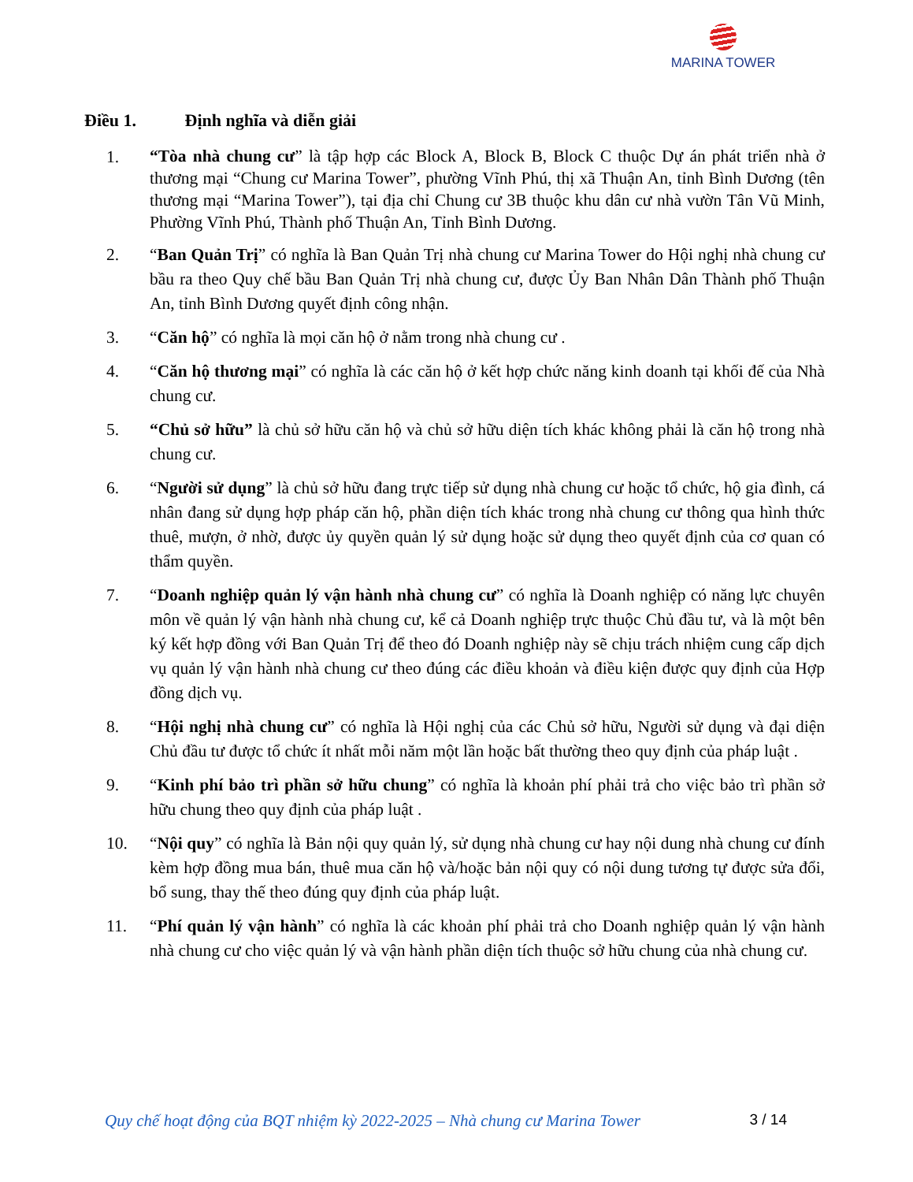MARINA TOWER
Điều 1. Định nghĩa và diễn giải
1.
“Tòa nhà chung cư” là tập hợp các Block A, Block B, Block C thuộc Dự án phát triển nhà ở thương mại “Chung cư Marina Tower”, phường Vĩnh Phú, thị xã Thuận An, tỉnh Bình Dương (tên thương mại “Marina Tower”), tại địa chỉ Chung cư 3B thuộc khu dân cư nhà vườn Tân Vũ Minh, Phường Vĩnh Phú, Thành phố Thuận An, Tỉnh Bình Dương.
2. “Ban Quản Trị” có nghĩa là Ban Quản Trị nhà chung cư Marina Tower do Hội nghị nhà chung cư bầu ra theo Quy chế bầu Ban Quản Trị nhà chung cư, được Ủy Ban Nhân Dân Thành phố Thuận An, tỉnh Bình Dương quyết định công nhận.
3. “Căn hộ” có nghĩa là mọi căn hộ ở nằm trong nhà chung cư .
4. “Căn hộ thương mại” có nghĩa là các căn hộ ở kết hợp chức năng kinh doanh tại khối đế của Nhà chung cư.
5. “Chủ sở hữu” là chủ sở hữu căn hộ và chủ sở hữu diện tích khác không phải là căn hộ trong nhà chung cư.
6. “Người sử dụng” là chủ sở hữu đang trực tiếp sử dụng nhà chung cư hoặc tổ chức, hộ gia đình, cá nhân đang sử dụng hợp pháp căn hộ, phần diện tích khác trong nhà chung cư thông qua hình thức thuê, mượn, ở nhờ, được ủy quyền quản lý sử dụng hoặc sử dụng theo quyết định của cơ quan có thẩm quyền.
7. “Doanh nghiệp quản lý vận hành nhà chung cư” có nghĩa là Doanh nghiệp có năng lực chuyên môn về quản lý vận hành nhà chung cư, kể cả Doanh nghiệp trực thuộc Chủ đầu tư, và là một bên ký kết hợp đồng với Ban Quản Trị để theo đó Doanh nghiệp này sẽ chịu trách nhiệm cung cấp dịch vụ quản lý vận hành nhà chung cư theo đúng các điều khoản và điều kiện được quy định của Hợp đồng dịch vụ.
8. “Hội nghị nhà chung cư” có nghĩa là Hội nghị của các Chủ sở hữu, Người sử dụng và đại diện Chủ đầu tư được tổ chức ít nhất mỗi năm một lần hoặc bất thường theo quy định của pháp luật .
9. “Kinh phí bảo trì phần sở hữu chung” có nghĩa là khoản phí phải trả cho việc bảo trì phần sở hữu chung theo quy định của pháp luật .
10. “Nội quy” có nghĩa là Bản nội quy quản lý, sử dụng nhà chung cư hay nội dung nhà chung cư đính kèm hợp đồng mua bán, thuê mua căn hộ và/hoặc bản nội quy có nội dung tương tự được sửa đổi, bổ sung, thay thế theo đúng quy định của pháp luật.
11. “Phí quản lý vận hành” có nghĩa là các khoản phí phải trả cho Doanh nghiệp quản lý vận hành nhà chung cư cho việc quản lý và vận hành phần diện tích thuộc sở hữu chung của nhà chung cư.
Quy chế hoạt động của BQT nhiệm kỳ 2022-2025 – Nhà chung cư Marina Tower 3 / 14